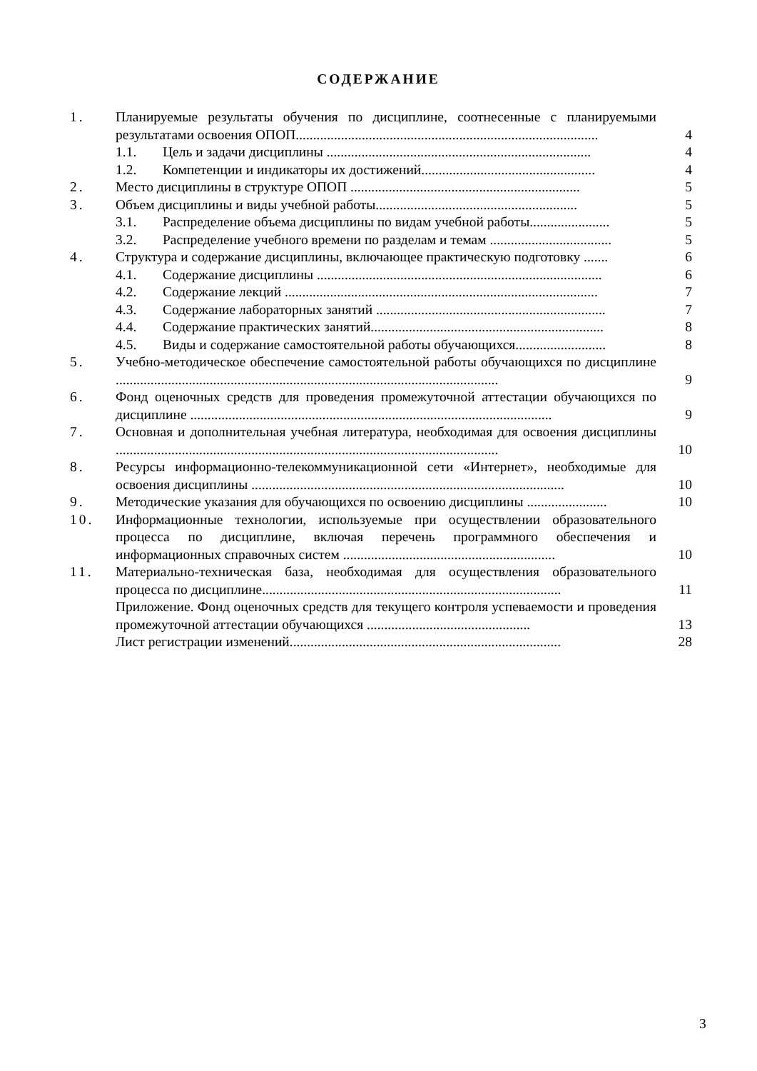СОДЕРЖАНИЕ
1. Планируемые результаты обучения по дисциплине, соотнесенные с планируемыми результатами освоения ОПОП....................................................................................... 4
1.1. Цель и задачи дисциплины ............................................................................ 4
1.2. Компетенции и индикаторы их достижений.................................................. 4
2. Место дисциплины в структуре ОПОП .................................................................. 5
3. Объем дисциплины и виды учебной работы.......................................................... 5
3.1. Распределение объема дисциплины по видам учебной работы....................... 5
3.2. Распределение учебного времени по разделам и темам ................................... 5
4. Структура и содержание дисциплины, включающее практическую подготовку ....... 6
4.1. Содержание дисциплины .................................................................................. 6
4.2. Содержание лекций .......................................................................................... 7
4.3. Содержание лабораторных занятий .................................................................. 7
4.4. Содержание практических занятий................................................................... 8
4.5. Виды и содержание самостоятельной работы обучающихся.......................... 8
5. Учебно-методическое обеспечение самостоятельной работы обучающихся по дисциплине .............................................................................................................. 9
6. Фонд оценочных средств для проведения промежуточной аттестации обучающихся по дисциплине ........................................................................................................ 9
7. Основная и дополнительная учебная литература, необходимая для освоения дисциплины .............................................................................................................. 10
8. Ресурсы информационно-телекоммуникационной сети «Интернет», необходимые для освоения дисциплины .......................................................................................... 10
9. Методические указания для обучающихся по освоению дисциплины ....................... 10
10. Информационные технологии, используемые при осуществлении образовательного процесса по дисциплине, включая перечень программного обеспечения и информационных справочных систем ............................................................. 10
11. Материально-техническая база, необходимая для осуществления образовательного процесса по дисциплине...................................................................................... 11
Приложение. Фонд оценочных средств для текущего контроля успеваемости и проведения промежуточной аттестации обучающихся ............................................... 13
Лист регистрации изменений.............................................................................. 28
3